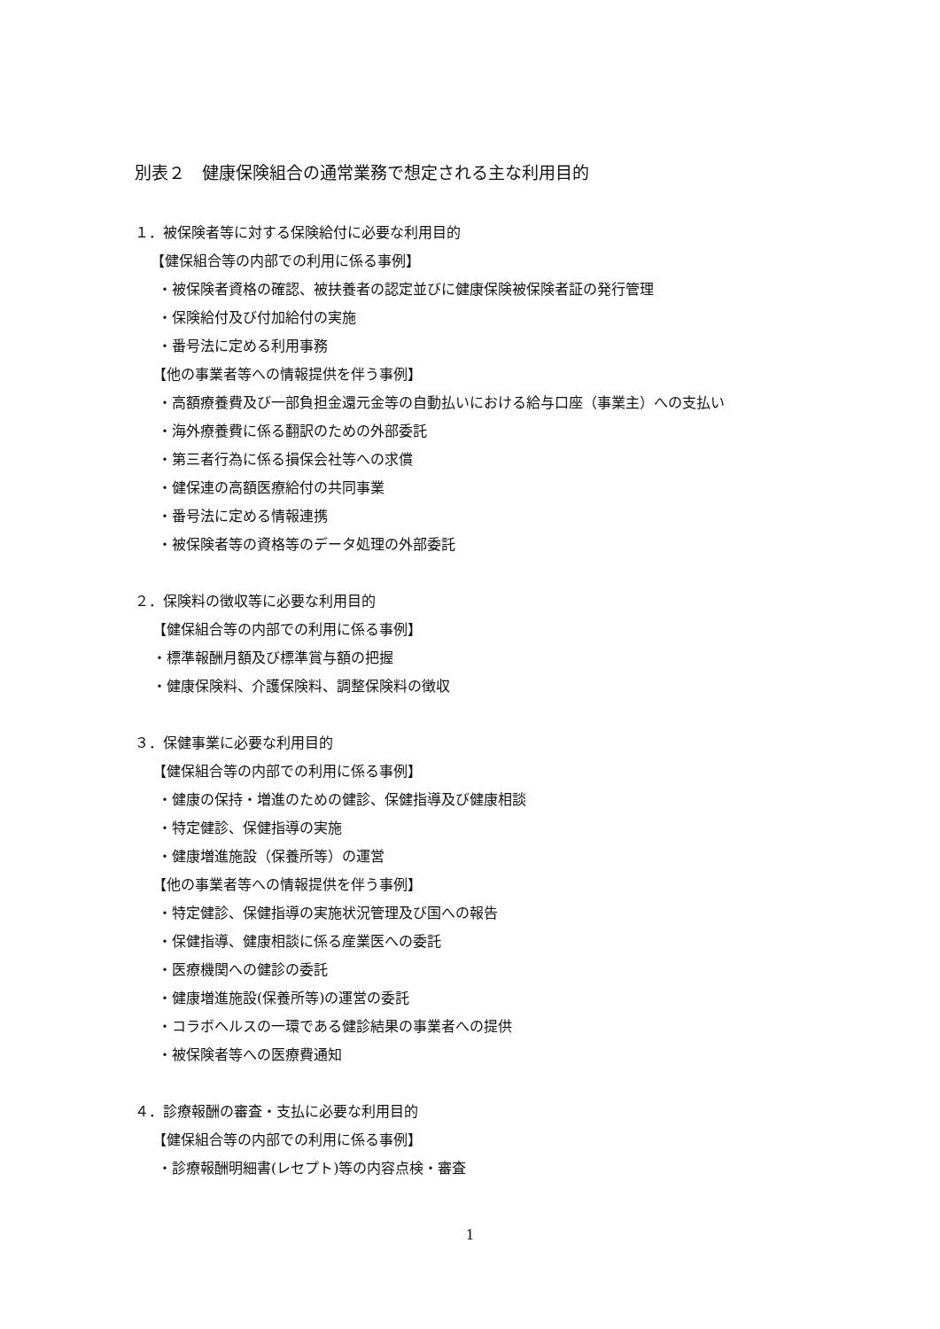別表２　健康保険組合の通常業務で想定される主な利用目的
１．被保険者等に対する保険給付に必要な利用目的
【健保組合等の内部での利用に係る事例】
・被保険者資格の確認、被扶養者の認定並びに健康保険被保険者証の発行管理
・保険給付及び付加給付の実施
・番号法に定める利用事務
【他の事業者等への情報提供を伴う事例】
・高額療養費及び一部負担金還元金等の自動払いにおける給与口座（事業主）への支払い
・海外療養費に係る翻訳のための外部委託
・第三者行為に係る損保会社等への求償
・健保連の高額医療給付の共同事業
・番号法に定める情報連携
・被保険者等の資格等のデータ処理の外部委託
２．保険料の徴収等に必要な利用目的
【健保組合等の内部での利用に係る事例】
・標準報酬月額及び標準賞与額の把握
・健康保険料、介護保険料、調整保険料の徴収
３．保健事業に必要な利用目的
【健保組合等の内部での利用に係る事例】
・健康の保持・増進のための健診、保健指導及び健康相談
・特定健診、保健指導の実施
・健康増進施設（保養所等）の運営
【他の事業者等への情報提供を伴う事例】
・特定健診、保健指導の実施状況管理及び国への報告
・保健指導、健康相談に係る産業医への委託
・医療機関への健診の委託
・健康増進施設(保養所等)の運営の委託
・コラボヘルスの一環である健診結果の事業者への提供
・被保険者等への医療費通知
４．診療報酬の審査・支払に必要な利用目的
【健保組合等の内部での利用に係る事例】
・診療報酬明細書(レセプト)等の内容点検・審査
1